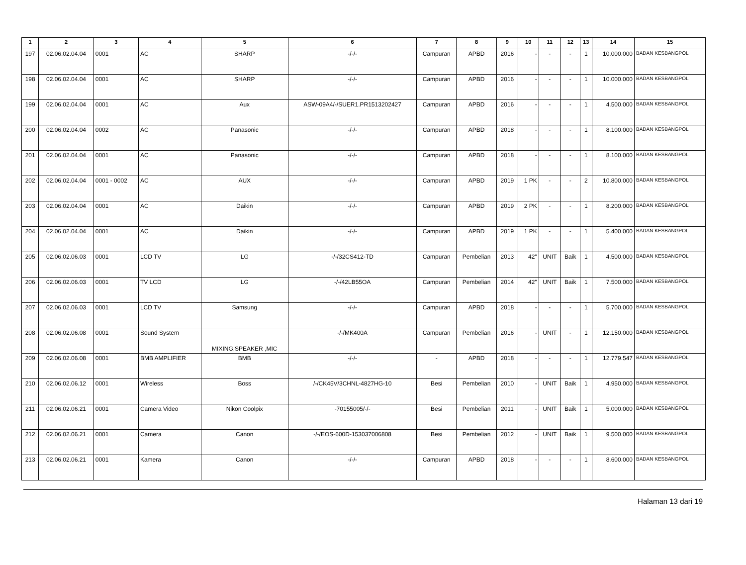| 1 | 2 | 3 | 4 | 5 | 6 | 7 | 8 | 9 | 10 | 11 | 12 | 13 | 14 | 15 |
| --- | --- | --- | --- | --- | --- | --- | --- | --- | --- | --- | --- | --- | --- | --- |
| 197 | 02.06.02.04.04 | 0001 | AC | SHARP | -/-/- | Campuran | APBD | 2016 | - | - | - | 1 | 10.000.000 | BADAN KESBANGPOL |
| 198 | 02.06.02.04.04 | 0001 | AC | SHARP | -/-/- | Campuran | APBD | 2016 | - | - | - | 1 | 10.000.000 | BADAN KESBANGPOL |
| 199 | 02.06.02.04.04 | 0001 | AC | Aux | ASW-09A4/-/SUER1.PR1513202427 | Campuran | APBD | 2016 | - | - | - | 1 | 4.500.000 | BADAN KESBANGPOL |
| 200 | 02.06.02.04.04 | 0002 | AC | Panasonic | -/-/- | Campuran | APBD | 2018 | - | - | - | 1 | 8.100.000 | BADAN KESBANGPOL |
| 201 | 02.06.02.04.04 | 0001 | AC | Panasonic | -/-/- | Campuran | APBD | 2018 | - | - | - | 1 | 8.100.000 | BADAN KESBANGPOL |
| 202 | 02.06.02.04.04 | 0001 - 0002 | AC | AUX | -/-/- | Campuran | APBD | 2019 | 1 PK | - | - | 2 | 10.800.000 | BADAN KESBANGPOL |
| 203 | 02.06.02.04.04 | 0001 | AC | Daikin | -/-/- | Campuran | APBD | 2019 | 2 PK | - | - | 1 | 8.200.000 | BADAN KESBANGPOL |
| 204 | 02.06.02.04.04 | 0001 | AC | Daikin | -/-/- | Campuran | APBD | 2019 | 1 PK | - | - | 1 | 5.400.000 | BADAN KESBANGPOL |
| 205 | 02.06.02.06.03 | 0001 | LCD TV | LG | -/-/32CS412-TD | Campuran | Pembelian | 2013 | 42" | UNIT | Baik | 1 | 4.500.000 | BADAN KESBANGPOL |
| 206 | 02.06.02.06.03 | 0001 | TV LCD | LG | -/-/42LB55OA | Campuran | Pembelian | 2014 | 42" | UNIT | Baik | 1 | 7.500.000 | BADAN KESBANGPOL |
| 207 | 02.06.02.06.03 | 0001 | LCD TV | Samsung | -/-/- | Campuran | APBD | 2018 | - | - | - | 1 | 5.700.000 | BADAN KESBANGPOL |
| 208 | 02.06.02.06.08 | 0001 | Sound System | MIXING,SPEAKER ,MIC | -/-/MK400A | Campuran | Pembelian | 2016 | - | UNIT | - | 1 | 12.150.000 | BADAN KESBANGPOL |
| 209 | 02.06.02.06.08 | 0001 | BMB AMPLIFIER | BMB | -/-/- | - | APBD | 2018 | - | - | - | 1 | 12.779.547 | BADAN KESBANGPOL |
| 210 | 02.06.02.06.12 | 0001 | Wireless | Boss | /-/CK45V/3CHNL-4827HG-10 | Besi | Pembelian | 2010 | - | UNIT | Baik | 1 | 4.950.000 | BADAN KESBANGPOL |
| 211 | 02.06.02.06.21 | 0001 | Camera Video | Nikon Coolpix | -70155005/-/- | Besi | Pembelian | 2011 | - | UNIT | Baik | 1 | 5.000.000 | BADAN KESBANGPOL |
| 212 | 02.06.02.06.21 | 0001 | Camera | Canon | -/-/EOS-600D-153037006808 | Besi | Pembelian | 2012 | - | UNIT | Baik | 1 | 9.500.000 | BADAN KESBANGPOL |
| 213 | 02.06.02.06.21 | 0001 | Kamera | Canon | -/-/- | Campuran | APBD | 2018 | - | - | - | 1 | 8.600.000 | BADAN KESBANGPOL |
Halaman 13 dari 19